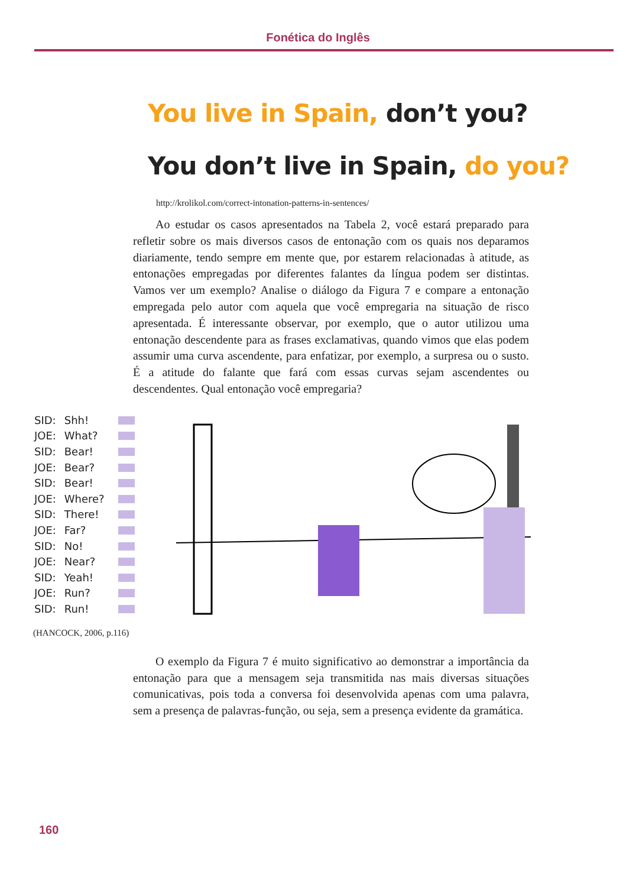Fonética do Inglês
You live in Spain, don’t you?
You don’t live in Spain, do you?
http://krolikol.com/correct-intonation-patterns-in-sentences/
Ao estudar os casos apresentados na Tabela 2, você estará preparado para refletir sobre os mais diversos casos de entonação com os quais nos deparamos diariamente, tendo sempre em mente que, por estarem relacionadas à atitude, as entonações empregadas por diferentes falantes da língua podem ser distintas. Vamos ver um exemplo? Analise o diálogo da Figura 7 e compare a entonação empregada pelo autor com aquela que você empregaria na situação de risco apresentada. É interessante observar, por exemplo, que o autor utilizou uma entonação descendente para as frases exclamativas, quando vimos que elas podem assumir uma curva ascendente, para enfatizar, por exemplo, a surpresa ou o susto. É a atitude do falante que fará com essas curvas sejam ascendentes ou descendentes. Qual entonação você empregaria?
SID: Shh!
JOE: What?
SID: Bear!
JOE: Bear?
SID: Bear!
JOE: Where?
SID: There!
JOE: Far?
SID: No!
JOE: Near?
SID: Yeah!
JOE: Run?
SID: Run!
(HANCOCK, 2006, p.116)
O exemplo da Figura 7 é muito significativo ao demonstrar a importância da entonação para que a mensagem seja transmitida nas mais diversas situações comunicativas, pois toda a conversa foi desenvolvida apenas com uma palavra, sem a presença de palavras-função, ou seja, sem a presença evidente da gramática.
160